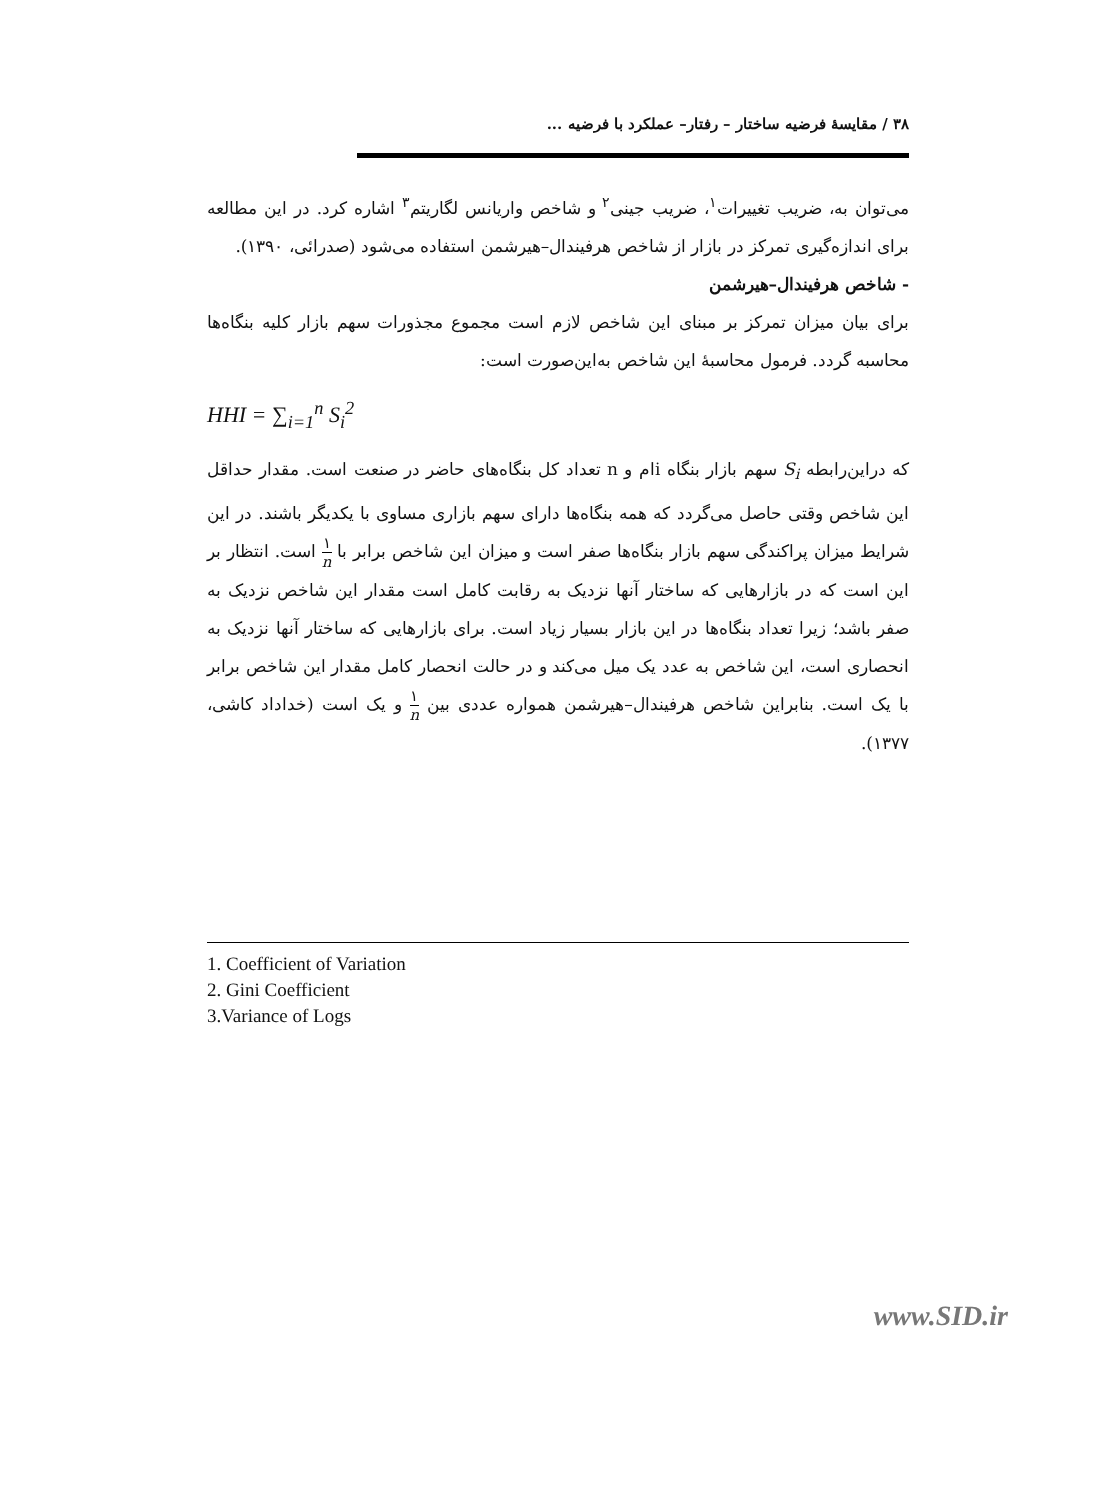۳۸ / مقایسهٔ فرضیه ساختار – رفتار– عملکرد با فرضیه ...
می‌توان به، ضریب تغییرات<sup>۱</sup>، ضریب جینی<sup>۲</sup> و شاخص واریانس لگاریتم<sup>۳</sup> اشاره کرد. در این مطالعه برای اندازه‌گیری تمرکز در بازار از شاخص هرفیندال–هیرشمن استفاده می‌شود (صدرائی، ۱۳۹۰).
- شاخص هرفیندال–هیرشمن
برای بیان میزان تمرکز بر مبنای این شاخص لازم است مجموع مجذورات سهم بازار کلیه بنگاه‌ها محاسبه گردد. فرمول محاسبهٔ این شاخص به‌این‌صورت است:
HHI = ∑<sub>i=1</sub><sup>n</sup> S<sub>i</sub><sup>2</sup>
که دراین‌رابطه S<sub>i</sub> سهم بازار بنگاه iام و n تعداد کل بنگاه‌های حاضر در صنعت است. مقدار حداقل این شاخص وقتی حاصل می‌گردد که همه بنگاه‌ها دارای سهم بازاری مساوی با یکدیگر باشند. در این شرایط میزان پراکندگی سهم بازار بنگاه‌ها صفر است و میزان این شاخص برابر با ۱ n است. انتظار بر این است که در بازارهایی که ساختار آنها نزدیک به رقابت کامل است مقدار این شاخص نزدیک به صفر باشد؛ زیرا تعداد بنگاه‌ها در این بازار بسیار زیاد است. برای بازارهایی که ساختار آنها نزدیک به انحصاری است، این شاخص به عدد یک میل می‌کند و در حالت انحصار کامل مقدار این شاخص برابر با یک است. بنابراین شاخص هرفیندال–هیرشمن همواره عددی بین ۱ n و یک است (خداداد کاشی، ۱۳۷۷).
1. Coefficient of Variation
2. Gini Coefficient
3.Variance of Logs
www.SID.ir